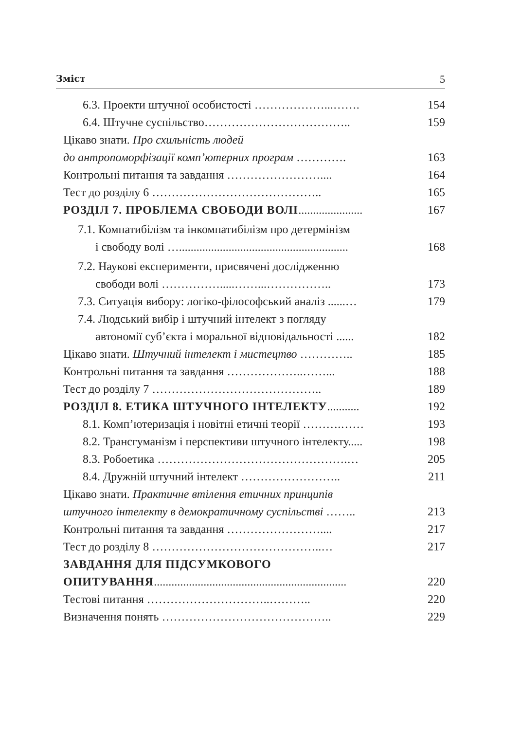Зміст 5
6.3. Проекти штучної особистості ………………...……. 154
6.4. Штучне суспільство……………………………….. 159
Цікаво знати. Про схильність людей
до антропоморфізації комп’ютерних програм ………….
163
Контрольні питання та завдання …………………….... 164
Тест до розділу 6 …………………………………….. 165
РОЗДІЛ 7. ПРОБЛЕМА СВОБОДИ ВОЛІ...................... 167
7.1. Компатибілізм та інкомпатибілізм про детермінізм
і свободу волі …..........................................................
168
7.2. Наукові експерименти, присвячені дослідженню
свободи волі …………….....……...……………..
173
7.3. Ситуація вибору: логіко-філософський аналіз ......… 179
7.4. Людський вибір і штучний інтелект з погляду
автономії суб’єкта і моральної відповідальності ......
182
Цікаво знати. Штучний інтелект і мистецтво ………….. 185
Контрольні питання та завдання ………………..……... 188
Тест до розділу 7 …………………………………….. 189
РОЗДІЛ 8. ЕТИКА ШТУЧНОГО ІНТЕЛЕКТУ........... 192
8.1. Комп’ютеризація і новітні етичні теорії ……….…… 193
8.2. Трансгуманізм і перспективи штучного інтелекту..... 198
8.3. Робоетика ………………………………………….… 205
8.4. Дружній штучний інтелект …………………….. 211
Цікаво знати. Практичне втілення етичних принципів
штучного інтелекту в демократичному суспільстві ……..
213
Контрольні питання та завдання …………………….... 217
Тест до розділу 8 ……………………………………..… 217
ЗАВДАННЯ ДЛЯ ПІДСУМКОВОГО
ОПИТУВАННЯ..................................................................
220
Тестові питання …………………………..……….. 220
Визначення понять …………………………………….. 229